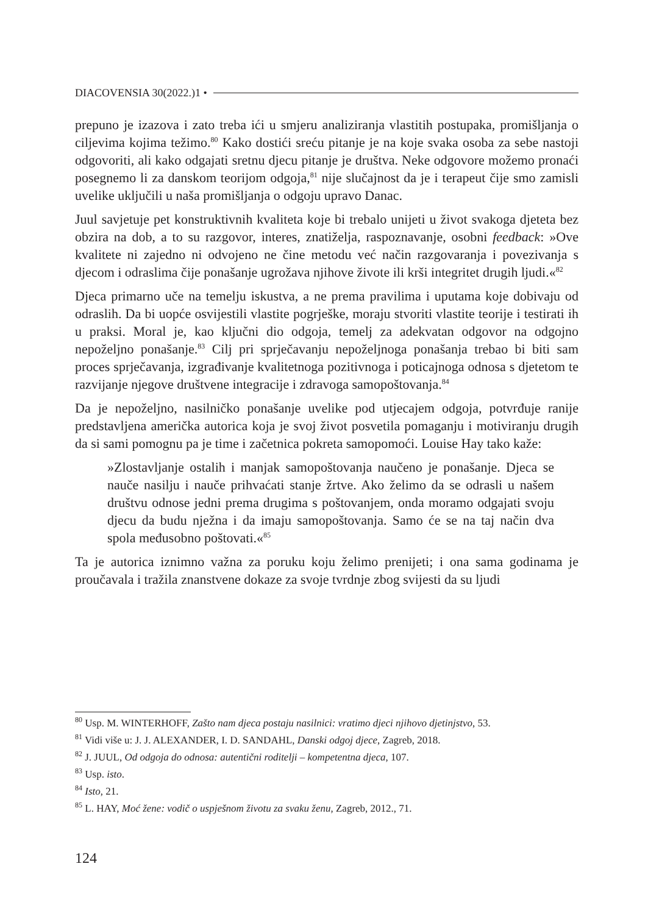DIACOVENSIA 30(2022.)1 •
prepuno je izazova i zato treba ići u smjeru analiziranja vlastitih postupaka, promišljanja o ciljevima kojima težimo.<sup>80</sup> Kako dostići sreću pitanje je na koje svaka osoba za sebe nastoji odgovoriti, ali kako odgajati sretnu djecu pitanje je društva. Neke odgovore možemo pronaći posegnemo li za danskom teorijom odgoja,<sup>81</sup> nije slučajnost da je i terapeut čije smo zamisli uvelike uključili u naša promišljanja o odgoju upravo Danac.
Juul savjetuje pet konstruktivnih kvaliteta koje bi trebalo unijeti u život svakoga djeteta bez obzira na dob, a to su razgovor, interes, znatiželja, raspoznavanje, osobni feedback: »Ove kvalitete ni zajedno ni odvojeno ne čine metodu već način razgovaranja i povezivanja s djecom i odraslima čije ponašanje ugrožava njihove živote ili krši integritet drugih ljudi.«<sup>82</sup>
Djeca primarno uče na temelju iskustva, a ne prema pravilima i uputama koje dobivaju od odraslih. Da bi uopće osvijestili vlastite pogrješke, moraju stvoriti vlastite teorije i testirati ih u praksi. Moral je, kao ključni dio odgoja, temelj za adekvatan odgovor na odgojno nepoželjno ponašanje.<sup>83</sup> Cilj pri sprječavanju nepoželjnoga ponašanja trebao bi biti sam proces sprječavanja, izgrađivanje kvalitetnoga pozitivnoga i poticajnoga odnosa s djetetom te razvijanje njegove društvene integracije i zdravoga samopoštovanja.<sup>84</sup>
Da je nepoželjno, nasilničko ponašanje uvelike pod utjecajem odgoja, potvrđuje ranije predstavljena američka autorica koja je svoj život posvetila pomaganju i motiviranju drugih da si sami pomognu pa je time i začetnica pokreta samopomoći. Louise Hay tako kaže:
»Zlostavljanje ostalih i manjak samopoštovanja naučeno je ponašanje. Djeca se nauče nasilju i nauče prihvaćati stanje žrtve. Ako želimo da se odrasli u našem društvu odnose jedni prema drugima s poštovanjem, onda moramo odgajati svoju djecu da budu nježna i da imaju samopoštovanja. Samo će se na taj način dva spola međusobno poštovati.«<sup>85</sup>
Ta je autorica iznimno važna za poruku koju želimo prenijeti; i ona sama godinama je proučavala i tražila znanstvene dokaze za svoje tvrdnje zbog svijesti da su ljudi
<sup>80</sup> Usp. M. WINTERHOFF, Zašto nam djeca postaju nasilnici: vratimo djeci njihovo djetinjstvo, 53.
<sup>81</sup> Vidi više u: J. J. ALEXANDER, I. D. SANDAHL, Danski odgoj djece, Zagreb, 2018.
<sup>82</sup> J. JUUL, Od odgoja do odnosa: autentični roditelji – kompetentna djeca, 107.
<sup>83</sup> Usp. isto.
<sup>84</sup> Isto, 21.
<sup>85</sup> L. HAY, Moć žene: vodič o uspješnom životu za svaku ženu, Zagreb, 2012., 71.
124